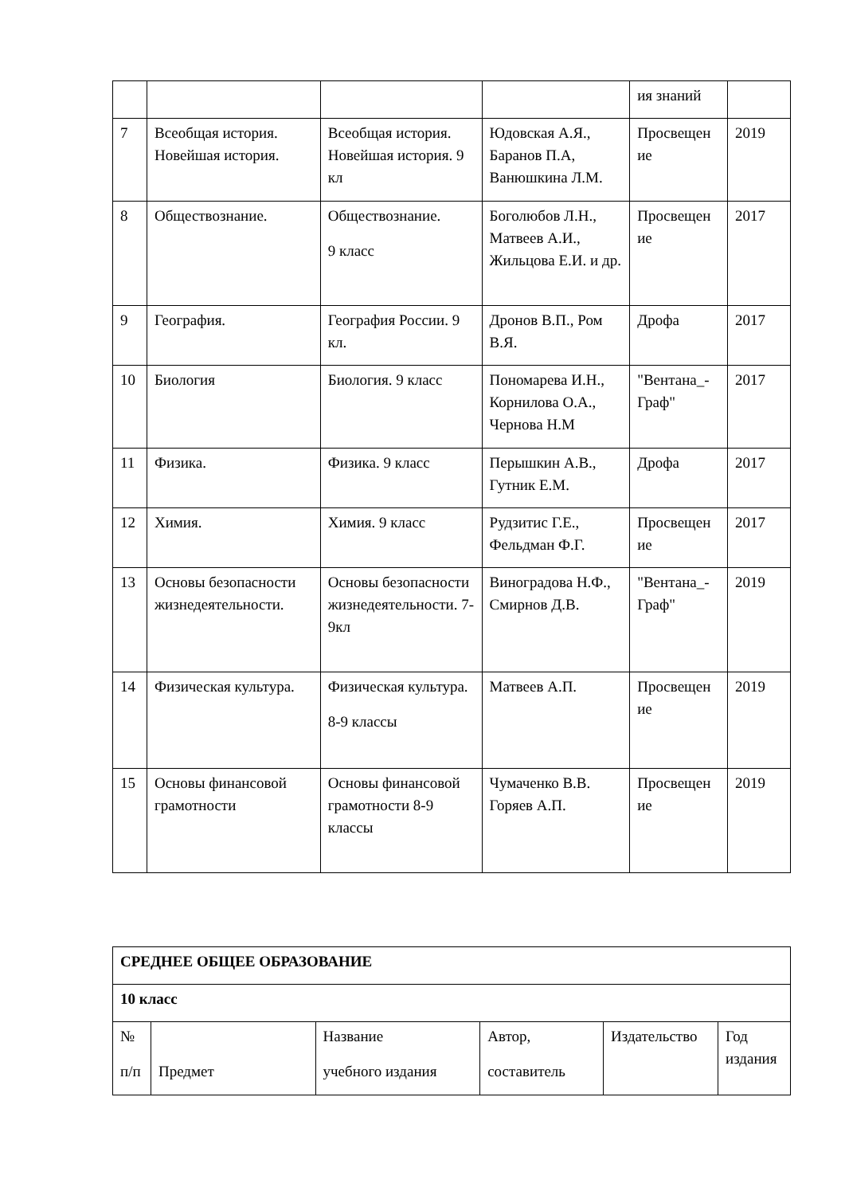| | | | | ия знаний | |
| 7 | Всеобщая история. Новейшая история. | Всеобщая история. Новейшая история. 9 кл | Юдовская А.Я., Баранов П.А, Ванюшкина Л.М. | Просвещен ие | 2019 |
| 8 | Обществознание. | Обществознание. 9 класс | Боголюбов Л.Н., Матвеев А.И., Жильцова Е.И. и др. | Просвещен ие | 2017 |
| 9 | География. | География России. 9 кл. | Дронов В.П., Ром В.Я. | Дрофа | 2017 |
| 10 | Биология | Биология. 9 класс | Пономарева И.Н., Корнилова О.А., Чернова Н.М | "Вентана_-Граф" | 2017 |
| 11 | Физика. | Физика. 9 класс | Перышкин А.В., Гутник Е.М. | Дрофа | 2017 |
| 12 | Химия. | Химия. 9 класс | Рудзитис Г.Е., Фельдман Ф.Г. | Просвещен ие | 2017 |
| 13 | Основы безопасности жизнедеятельности. | Основы безопасности жизнедеятельности. 7-9кл | Виноградова Н.Ф., Смирнов Д.В. | "Вентана_-Граф" | 2019 |
| 14 | Физическая культура. | Физическая культура. 8-9 классы | Матвеев А.П. | Просвещен ие | 2019 |
| 15 | Основы финансовой грамотности | Основы финансовой грамотности 8-9 классы | Чумаченко В.В. Горяев А.П. | Просвещен ие | 2019 |
| СРЕДНЕЕ ОБЩЕЕ ОБРАЗОВАНИЕ | | | | | |
| 10 класс | | | | | |
| № п/п | Предмет | Название учебного издания | Автор, составитель | Издательство | Год издания |